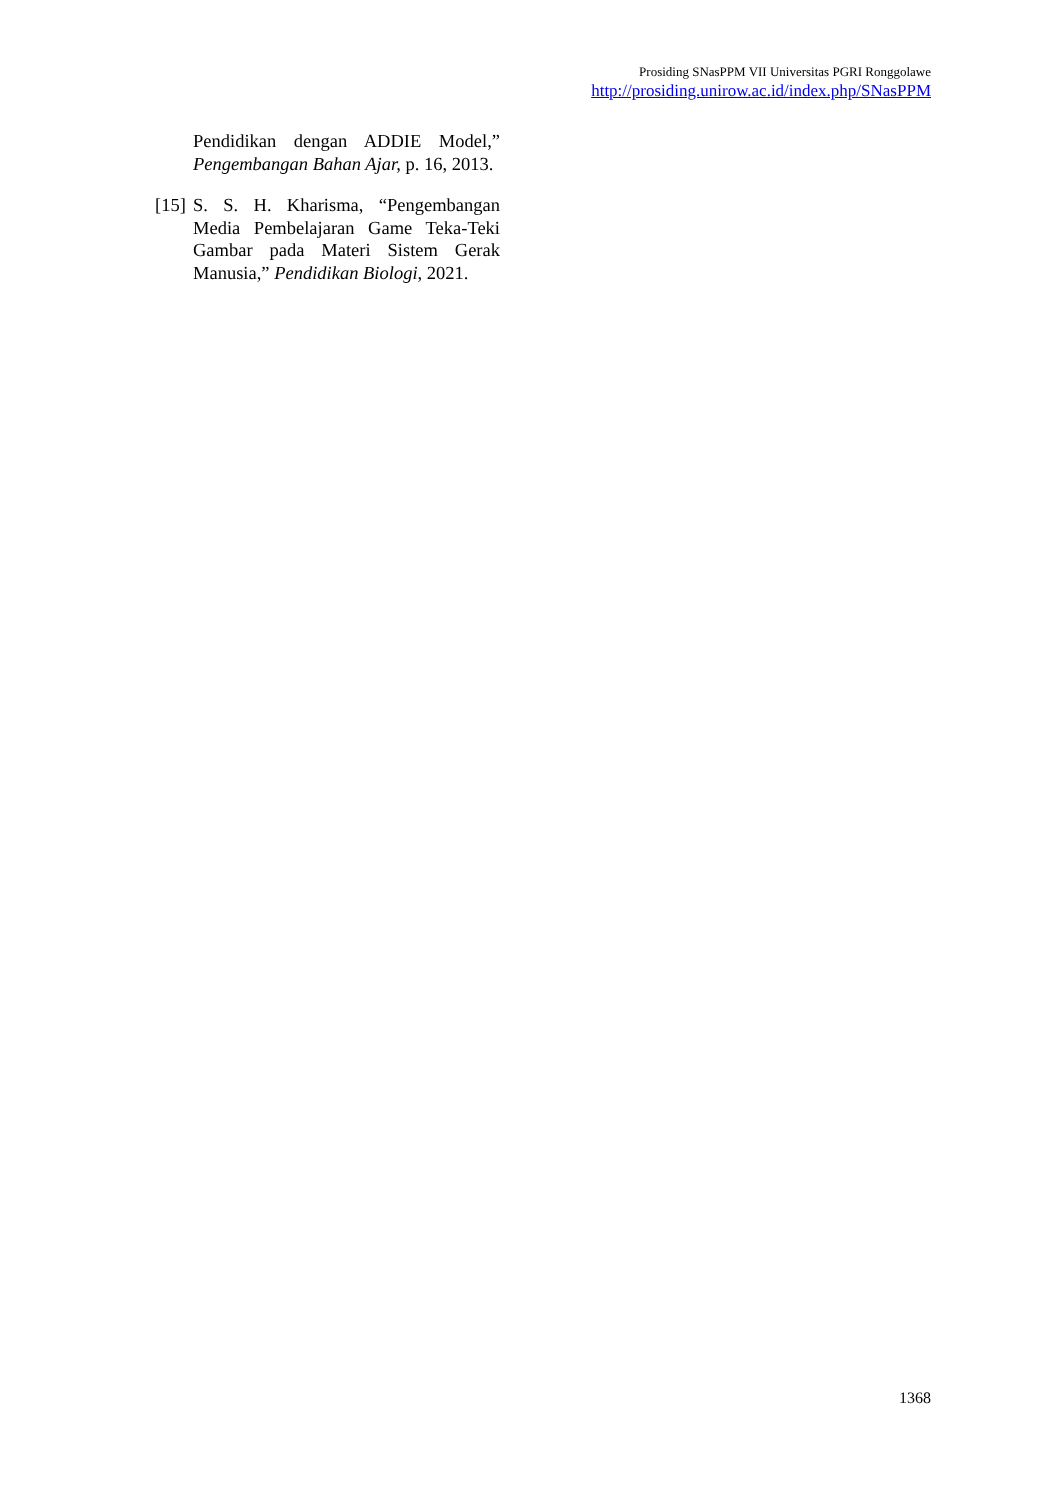Prosiding SNasPPM VII Universitas PGRI Ronggolawe
http://prosiding.unirow.ac.id/index.php/SNasPPM
Pendidikan dengan ADDIE Model,” Pengembangan Bahan Ajar, p. 16, 2013.
[15] S. S. H. Kharisma, “Pengembangan Media Pembelajaran Game Teka-Teki Gambar pada Materi Sistem Gerak Manusia,” Pendidikan Biologi, 2021.
1368